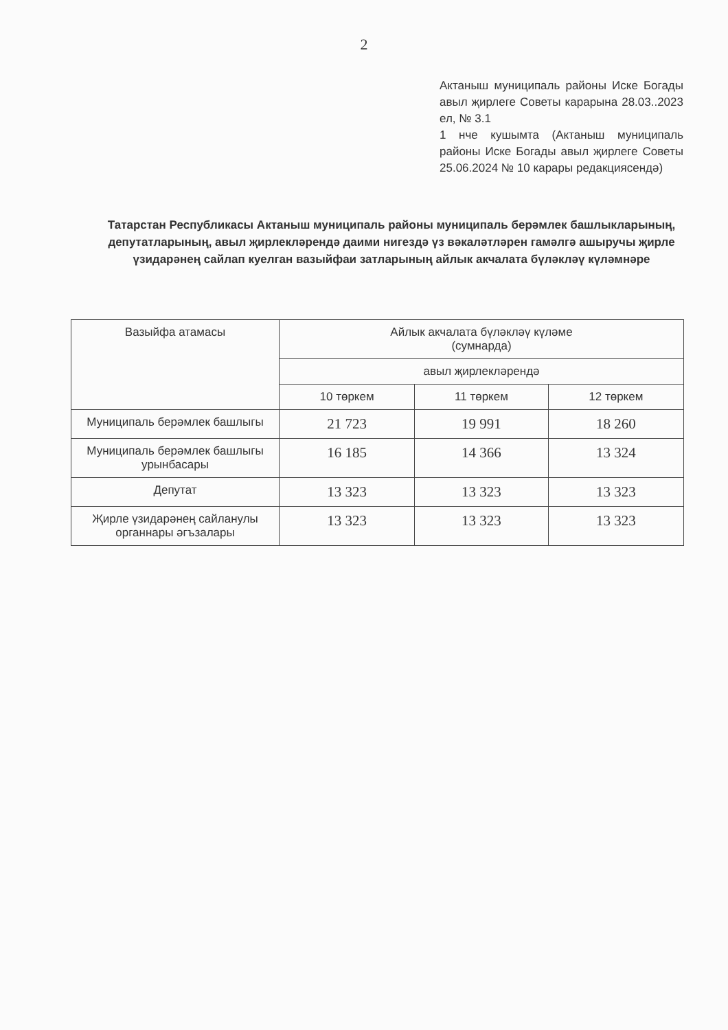2
Актаныш муниципаль районы Иске Богады авыл җирлеге Советы карарына 28.03..2023 ел, № 3.1
1 нче кушымта (Актаныш муниципаль районы Иске Богады авыл җирлеге Советы 25.06.2024 № 10 карары редакциясендә)
Татарстан Республикасы Актаныш муниципаль районы муниципаль берәмлек башлыкларының, депутатларының, авыл җирлекләрендә даими нигездә үз вәкаләтләрен гамәлгә ашыручы җирле үзидарәнең сайлап куелган вазыйфаи затларының айлык акчалата бүләкләү күләмнәре
| Вазыйфа атамасы | Айлык акчалата бүләкләү күләме (сумнарда) | | |
| --- | --- | --- | --- |
| | авыл җирлекләрендә | | |
| | 10 төркем | 11 төркем | 12 төркем |
| Муниципаль берәмлек башлыгы | 21 723 | 19 991 | 18 260 |
| Муниципаль берәмлек башлыгы урынбасары | 16 185 | 14 366 | 13 324 |
| Депутат | 13 323 | 13 323 | 13 323 |
| Җирле үзидарәнең сайланулы органнары әгъзалары | 13 323 | 13 323 | 13 323 |